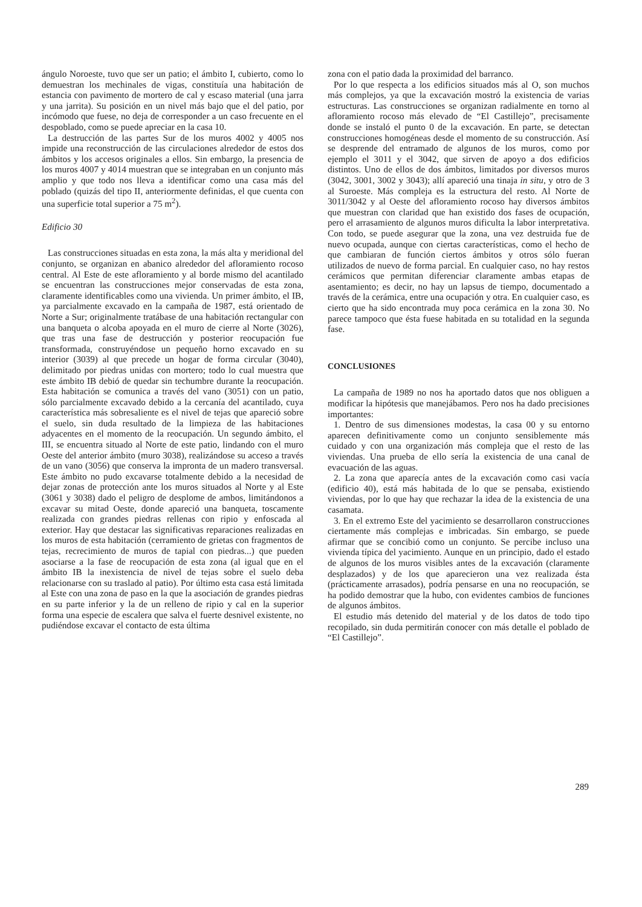ángulo Noroeste, tuvo que ser un patio; el ámbito I, cubierto, como lo demuestran los mechinales de vigas, constituía una habitación de estancia con pavimento de mortero de cal y escaso material (una jarra y una jarrita). Su posición en un nivel más bajo que el del patio, por incómodo que fuese, no deja de corresponder a un caso frecuente en el despoblado, como se puede apreciar en la casa 10.
La destrucción de las partes Sur de los muros 4002 y 4005 nos impide una reconstrucción de las circulaciones alrededor de estos dos ámbitos y los accesos originales a ellos. Sin embargo, la presencia de los muros 4007 y 4014 muestran que se integraban en un conjunto más amplio y que todo nos lleva a identificar como una casa más del poblado (quizás del tipo II, anteriormente definidas, el que cuenta con una superficie total superior a 75 m<sup>2</sup>).
Edificio 30
Las construcciones situadas en esta zona, la más alta y meridional del conjunto, se organizan en abanico alrededor del afloramiento rocoso central. Al Este de este afloramiento y al borde mismo del acantilado se encuentran las construcciones mejor conservadas de esta zona, claramente identificables como una vivienda. Un primer ámbito, el IB, ya parcialmente excavado en la campaña de 1987, está orientado de Norte a Sur; originalmente tratábase de una habitación rectangular con una banqueta o alcoba apoyada en el muro de cierre al Norte (3026), que tras una fase de destrucción y posterior reocupación fue transformada, construyéndose un pequeño horno excavado en su interior (3039) al que precede un hogar de forma circular (3040), delimitado por piedras unidas con mortero; todo lo cual muestra que este ámbito IB debió de quedar sin techumbre durante la reocupación. Esta habitación se comunica a través del vano (3051) con un patio, sólo parcialmente excavado debido a la cercanía del acantilado, cuya característica más sobresaliente es el nivel de tejas que apareció sobre el suelo, sin duda resultado de la limpieza de las habitaciones adyacentes en el momento de la reocupación. Un segundo ámbito, el III, se encuentra situado al Norte de este patio, lindando con el muro Oeste del anterior ámbito (muro 3038), realizándose su acceso a través de un vano (3056) que conserva la impronta de un madero transversal. Este ámbito no pudo excavarse totalmente debido a la necesidad de dejar zonas de protección ante los muros situados al Norte y al Este (3061 y 3038) dado el peligro de desplome de ambos, limitándonos a excavar su mitad Oeste, donde apareció una banqueta, toscamente realizada con grandes piedras rellenas con ripio y enfoscada al exterior. Hay que destacar las significativas reparaciones realizadas en los muros de esta habitación (cerramiento de grietas con fragmentos de tejas, recrecimiento de muros de tapial con piedras...) que pueden asociarse a la fase de reocupación de esta zona (al igual que en el ámbito IB la inexistencia de nivel de tejas sobre el suelo deba relacionarse con su traslado al patio). Por último esta casa está limitada al Este con una zona de paso en la que la asociación de grandes piedras en su parte inferior y la de un relleno de ripio y cal en la superior forma una especie de escalera que salva el fuerte desnivel existente, no pudiéndose excavar el contacto de esta última
zona con el patio dada la proximidad del barranco.
Por lo que respecta a los edificios situados más al O, son muchos más complejos, ya que la excavación mostró la existencia de varias estructuras. Las construcciones se organizan radialmente en torno al afloramiento rocoso más elevado de “El Castillejo”, precisamente donde se instaló el punto 0 de la excavación. En parte, se detectan construcciones homogéneas desde el momento de su construcción. Así se desprende del entramado de algunos de los muros, como por ejemplo el 3011 y el 3042, que sirven de apoyo a dos edificios distintos. Uno de ellos de dos ámbitos, limitados por diversos muros (3042, 3001, 3002 y 3043); allí apareció una tinaja in situ, y otro de 3 al Suroeste. Más compleja es la estructura del resto. Al Norte de 3011/3042 y al Oeste del afloramiento rocoso hay diversos ámbitos que muestran con claridad que han existido dos fases de ocupación, pero el arrasamiento de algunos muros dificulta la labor interpretativa. Con todo, se puede asegurar que la zona, una vez destruida fue de nuevo ocupada, aunque con ciertas características, como el hecho de que cambiaran de función ciertos ámbitos y otros sólo fueran utilizados de nuevo de forma parcial. En cualquier caso, no hay restos cerámicos que permitan diferenciar claramente ambas etapas de asentamiento; es decir, no hay un lapsus de tiempo, documentado a través de la cerámica, entre una ocupación y otra. En cualquier caso, es cierto que ha sido encontrada muy poca cerámica en la zona 30. No parece tampoco que ésta fuese habitada en su totalidad en la segunda fase.
CONCLUSIONES
La campaña de 1989 no nos ha aportado datos que nos obliguen a modificar la hipótesis que manejábamos. Pero nos ha dado precisiones importantes:
1. Dentro de sus dimensiones modestas, la casa 00 y su entorno aparecen definitivamente como un conjunto sensiblemente más cuidado y con una organización más compleja que el resto de las viviendas. Una prueba de ello sería la existencia de una canal de evacuación de las aguas.
2. La zona que aparecía antes de la excavación como casi vacía (edificio 40), está más habitada de lo que se pensaba, existiendo viviendas, por lo que hay que rechazar la idea de la existencia de una casamata.
3. En el extremo Este del yacimiento se desarrollaron construcciones ciertamente más complejas e imbricadas. Sin embargo, se puede afirmar que se concibió como un conjunto. Se percibe incluso una vivienda típica del yacimiento. Aunque en un principio, dado el estado de algunos de los muros visibles antes de la excavación (claramente desplazados) y de los que aparecieron una vez realizada ésta (prácticamente arrasados), podría pensarse en una no reocupación, se ha podido demostrar que la hubo, con evidentes cambios de funciones de algunos ámbitos.
El estudio más detenido del material y de los datos de todo tipo recopilado, sin duda permitirán conocer con más detalle el poblado de “El Castillejo”.
289